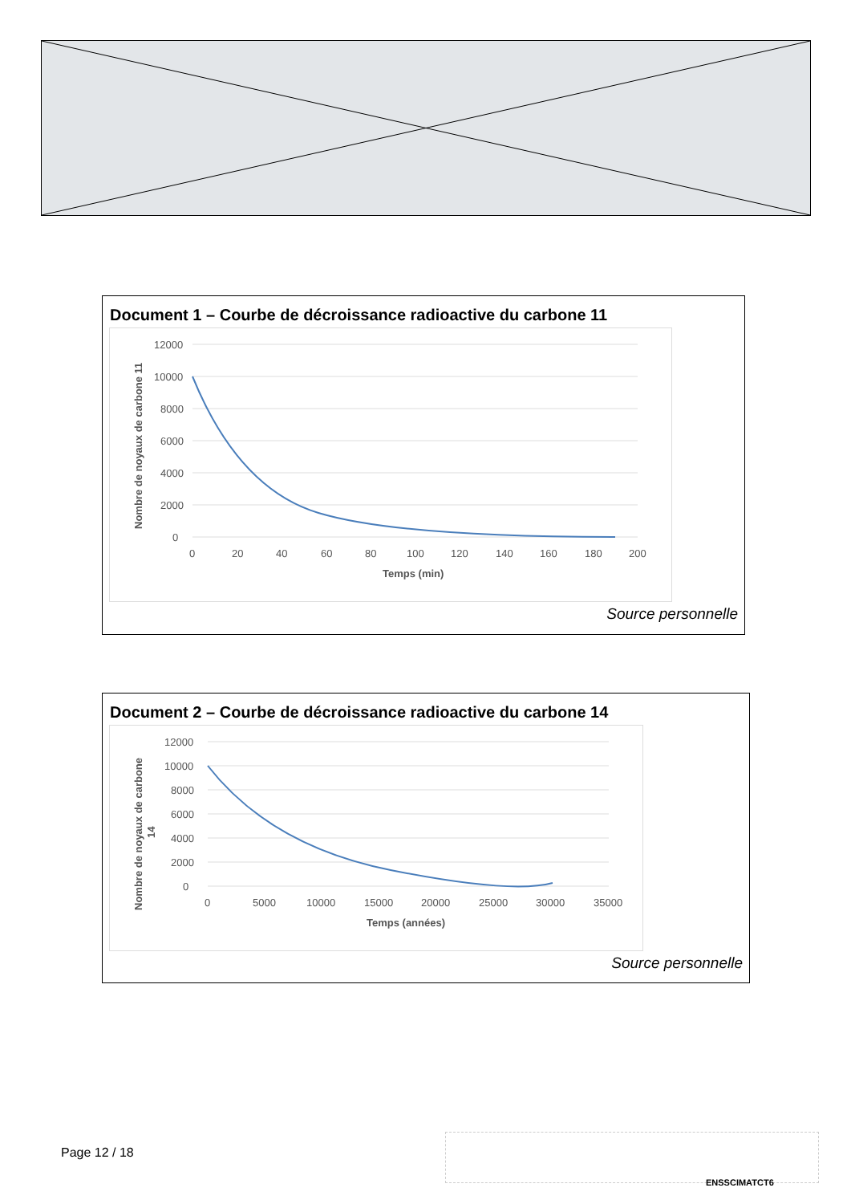Document 1 – Courbe de décroissance radioactive du carbone 11
12000
10000
8000
6000
4000
2000
0
0
20
40
60
80
100
120
140
160
180
200
Temps (min)
Nombre de noyaux de carbone 11
Source personnelle
Document 2 – Courbe de décroissance radioactive du carbone 14
12000
10000
8000
6000
4000
2000
0
0
5000
10000
15000
20000
25000
30000
35000
Temps (années)
Nombre de noyaux de carbone
14
Source personnelle
Page 12 / 18
ENSSCIMATCT6